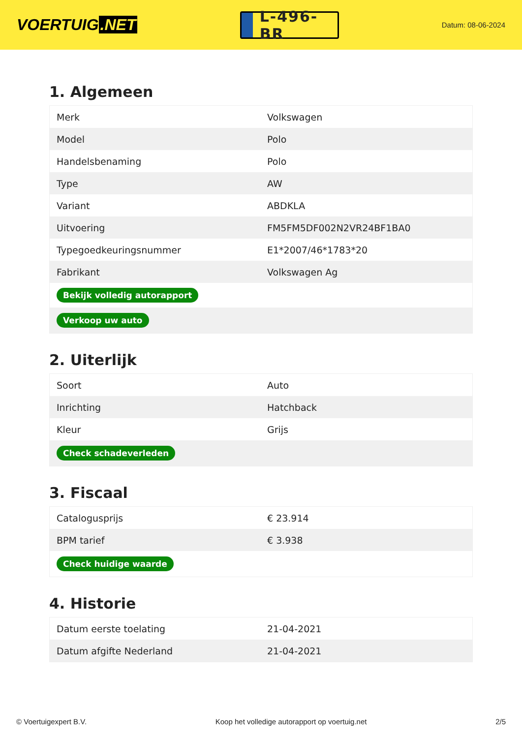VOERTUIG.NET
L-496-BR
Datum: 08-06-2024
1. Algemeen
| Merk | Volkswagen |
| Model | Polo |
| Handelsbenaming | Polo |
| Type | AW |
| Variant | ABDKLA |
| Uitvoering | FM5FM5DF002N2VR24BF1BA0 |
| Typegoedkeuringsnummer | E1*2007/46*1783*20 |
| Fabrikant | Volkswagen Ag |
| Bekijk volledig autorapport | |
| Verkoop uw auto | |
2. Uiterlijk
| Soort | Auto |
| Inrichting | Hatchback |
| Kleur | Grijs |
| Check schadeverleden | |
3. Fiscaal
| Catalogusprijs | € 23.914 |
| BPM tarief | € 3.938 |
| Check huidige waarde | |
4. Historie
| Datum eerste toelating | 21-04-2021 |
| Datum afgifte Nederland | 21-04-2021 |
© Voertuigexpert B.V. Koop het volledige autorapport op voertuig.net 2/5